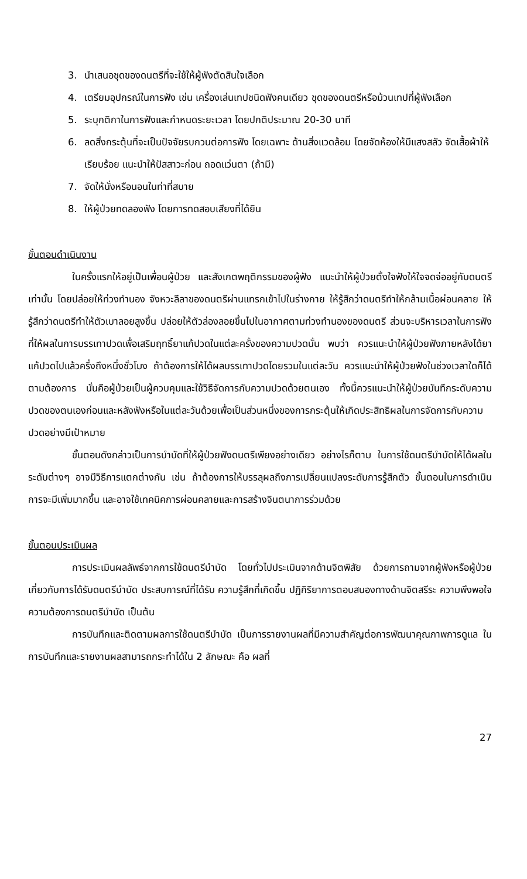3. นำเสนอชุดของดนตรีที่จะใช้ให้ผู้ฟังตัดสินใจเลือก
4. เตรียมอุปกรณ์ในการฟัง เช่น เครื่องเล่นเทปชนิดฟังคนเดียว ชุดของดนตรีหรือม้วนเทปที่ผู้ฟังเลือก
5. ระบุกติกาในการฟังและกำหนดระยะเวลา โดยปกติประมาณ 20-30 นาที
6. ลดสิ่งกระตุ้นที่จะเป็นปัจจัยรบกวนต่อการฟัง โดยเฉพาะ ด้านสิ่งแวดล้อม โดยจัดห้องให้มีแสงสลัว จัดเสื้อผ้าให้เรียบร้อย แนะนำให้ปัสสาวะก่อน ถอดแว่นตา (ถ้ามี)
7. จัดให้นั่งหรือนอนในท่าที่สบาย
8. ให้ผู้ป่วยทดลองฟัง โดยการทดสอบเสียงที่ได้ยิน
ขั้นตอนดำเนินงาน
ในครั้งแรกให้อยู่เป็นเพื่อนผู้ป่วย และสังเกตพฤติกรรมของผู้ฟัง แนะนำให้ผู้ป่วยตั้งใจฟังให้ใจจดจ่ออยู่กับดนตรีเท่านั้น โดยปล่อยให้ท่วงทำนอง จังหวะลีลาของดนตรีผ่านแทรกเข้าไปในร่างกาย ให้รู้สึกว่าดนตรีทำให้กล้ามเนื้อผ่อนคลาย ให้รู้สึกว่าดนตรีทำให้ตัวเบาลอยสูงขึ้น ปล่อยให้ตัวล่องลอยขึ้นไปในอากาศตามท่วงทำนองของดนตรี ส่วนจะบริหารเวลาในการฟังที่ให้ผลในการบรรเทาปวดเพื่อเสริมฤทธิ์ยาแก้ปวดในแต่ละครั้งของความปวดนั้น พบว่า ควรแนะนำให้ผู้ป่วยฟังภายหลังได้ยาแก้ปวดไปแล้วครึ่งถึงหนึ่งชั่วโมง ถ้าต้องการให้ได้ผลบรรเทาปวดโดยรวมในแต่ละวัน ควรแนะนำให้ผู้ป่วยฟังในช่วงเวลาใดก็ได้ตามต้องการ นั่นคือผู้ป่วยเป็นผู้ควบคุมและใช้วิธีจัดการกับความปวดด้วยตนเอง ทั้งนี้ควรแนะนำให้ผู้ป่วยบันทึกระดับความปวดของตนเองก่อนและหลังฟังหรือในแต่ละวันด้วยเพื่อเป็นส่วนหนึ่งของการกระตุ้นให้เกิดประสิทธิผลในการจัดการกับความปวดอย่างมีเป้าหมาย
ขั้นตอนดังกล่าวเป็นการบำบัดที่ให้ผู้ป่วยฟังดนตรีเพียงอย่างเดียว อย่างไรก็ตาม ในการใช้ดนตรีบำบัดให้ได้ผลในระดับต่างๆ อาจมีวิธีการแตกต่างกัน เช่น ถ้าต้องการให้บรรลุผลถึงการเปลี่ยนแปลงระดับการรู้สึกตัว ขั้นตอนในการดำเนินการจะมีเพิ่มมากขึ้น และอาจใช้เทคนิคการผ่อนคลายและการสร้างจินตนาการร่วมด้วย
ขั้นตอนประเมินผล
การประเมินผลลัพธ์จากการใช้ดนตรีบำบัด โดยทั่วไปประเมินจากด้านจิตพิสัย ด้วยการถามจากผู้ฟังหรือผู้ป่วยเกี่ยวกับการได้รับดนตรีบำบัด ประสบการณ์ที่ได้รับ ความรู้สึกที่เกิดขึ้น ปฏิกิริยาการตอบสนองทางด้านจิตสรีระ ความพึงพอใจ ความต้องการดนตรีบำบัด เป็นต้น
การบันทึกและติดตามผลการใช้ดนตรีบำบัด เป็นการรายงานผลที่มีความสำคัญต่อการพัฒนาคุณภาพการดูแล ในการบันทึกและรายงานผลสามารถกระทำได้ใน 2 ลักษณะ คือ ผลที่
27